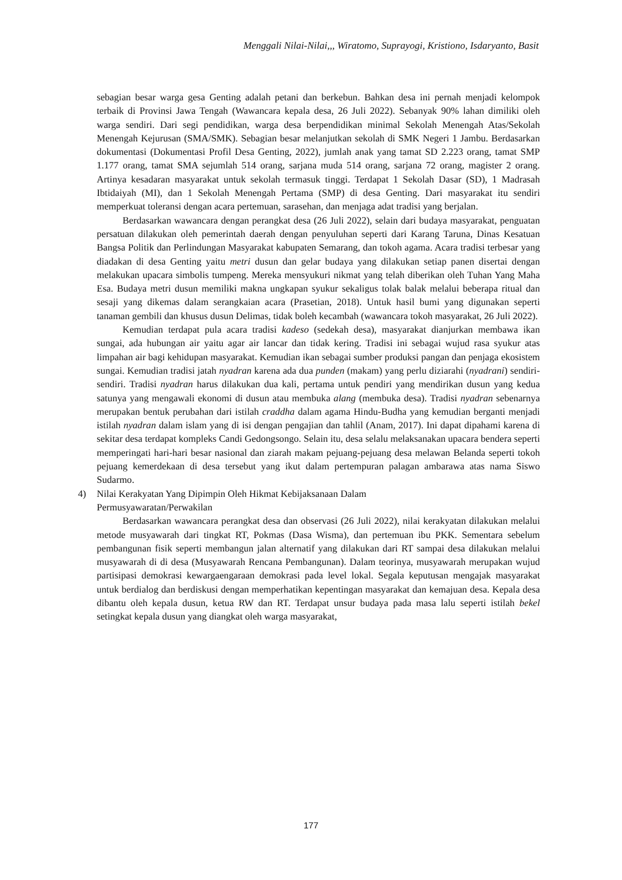Menggali Nilai-Nilai,,, Wiratomo, Suprayogi, Kristiono, Isdaryanto, Basit
sebagian besar warga gesa Genting adalah petani dan berkebun. Bahkan desa ini pernah menjadi kelompok terbaik di Provinsi Jawa Tengah (Wawancara kepala desa, 26 Juli 2022). Sebanyak 90% lahan dimiliki oleh warga sendiri. Dari segi pendidikan, warga desa berpendidikan minimal Sekolah Menengah Atas/Sekolah Menengah Kejurusan (SMA/SMK). Sebagian besar melanjutkan sekolah di SMK Negeri 1 Jambu. Berdasarkan dokumentasi (Dokumentasi Profil Desa Genting, 2022), jumlah anak yang tamat SD 2.223 orang, tamat SMP 1.177 orang, tamat SMA sejumlah 514 orang, sarjana muda 514 orang, sarjana 72 orang, magister 2 orang. Artinya kesadaran masyarakat untuk sekolah termasuk tinggi. Terdapat 1 Sekolah Dasar (SD), 1 Madrasah Ibtidaiyah (MI), dan 1 Sekolah Menengah Pertama (SMP) di desa Genting. Dari masyarakat itu sendiri memperkuat toleransi dengan acara pertemuan, sarasehan, dan menjaga adat tradisi yang berjalan.
Berdasarkan wawancara dengan perangkat desa (26 Juli 2022), selain dari budaya masyarakat, penguatan persatuan dilakukan oleh pemerintah daerah dengan penyuluhan seperti dari Karang Taruna, Dinas Kesatuan Bangsa Politik dan Perlindungan Masyarakat kabupaten Semarang, dan tokoh agama. Acara tradisi terbesar yang diadakan di desa Genting yaitu metri dusun dan gelar budaya yang dilakukan setiap panen disertai dengan melakukan upacara simbolis tumpeng. Mereka mensyukuri nikmat yang telah diberikan oleh Tuhan Yang Maha Esa. Budaya metri dusun memiliki makna ungkapan syukur sekaligus tolak balak melalui beberapa ritual dan sesaji yang dikemas dalam serangkaian acara (Prasetian, 2018). Untuk hasil bumi yang digunakan seperti tanaman gembili dan khusus dusun Delimas, tidak boleh kecambah (wawancara tokoh masyarakat, 26 Juli 2022).
Kemudian terdapat pula acara tradisi kadeso (sedekah desa), masyarakat dianjurkan membawa ikan sungai, ada hubungan air yaitu agar air lancar dan tidak kering. Tradisi ini sebagai wujud rasa syukur atas limpahan air bagi kehidupan masyarakat. Kemudian ikan sebagai sumber produksi pangan dan penjaga ekosistem sungai. Kemudian tradisi jatah nyadran karena ada dua punden (makam) yang perlu diziarahi (nyadrani) sendiri-sendiri. Tradisi nyadran harus dilakukan dua kali, pertama untuk pendiri yang mendirikan dusun yang kedua satunya yang mengawali ekonomi di dusun atau membuka alang (membuka desa). Tradisi nyadran sebenarnya merupakan bentuk perubahan dari istilah craddha dalam agama Hindu-Budha yang kemudian berganti menjadi istilah nyadran dalam islam yang di isi dengan pengajian dan tahlil (Anam, 2017). Ini dapat dipahami karena di sekitar desa terdapat kompleks Candi Gedongsongo. Selain itu, desa selalu melaksanakan upacara bendera seperti memperingati hari-hari besar nasional dan ziarah makam pejuang-pejuang desa melawan Belanda seperti tokoh pejuang kemerdekaan di desa tersebut yang ikut dalam pertempuran palagan ambarawa atas nama Siswo Sudarmo.
4) Nilai Kerakyatan Yang Dipimpin Oleh Hikmat Kebijaksanaan Dalam
Permusyawaratan/Perwakilan
Berdasarkan wawancara perangkat desa dan observasi (26 Juli 2022), nilai kerakyatan dilakukan melalui metode musyawarah dari tingkat RT, Pokmas (Dasa Wisma), dan pertemuan ibu PKK. Sementara sebelum pembangunan fisik seperti membangun jalan alternatif yang dilakukan dari RT sampai desa dilakukan melalui musyawarah di di desa (Musyawarah Rencana Pembangunan). Dalam teorinya, musyawarah merupakan wujud partisipasi demokrasi kewargaengaraan demokrasi pada level lokal. Segala keputusan mengajak masyarakat untuk berdialog dan berdiskusi dengan memperhatikan kepentingan masyarakat dan kemajuan desa. Kepala desa dibantu oleh kepala dusun, ketua RW dan RT. Terdapat unsur budaya pada masa lalu seperti istilah bekel setingkat kepala dusun yang diangkat oleh warga masyarakat,
177